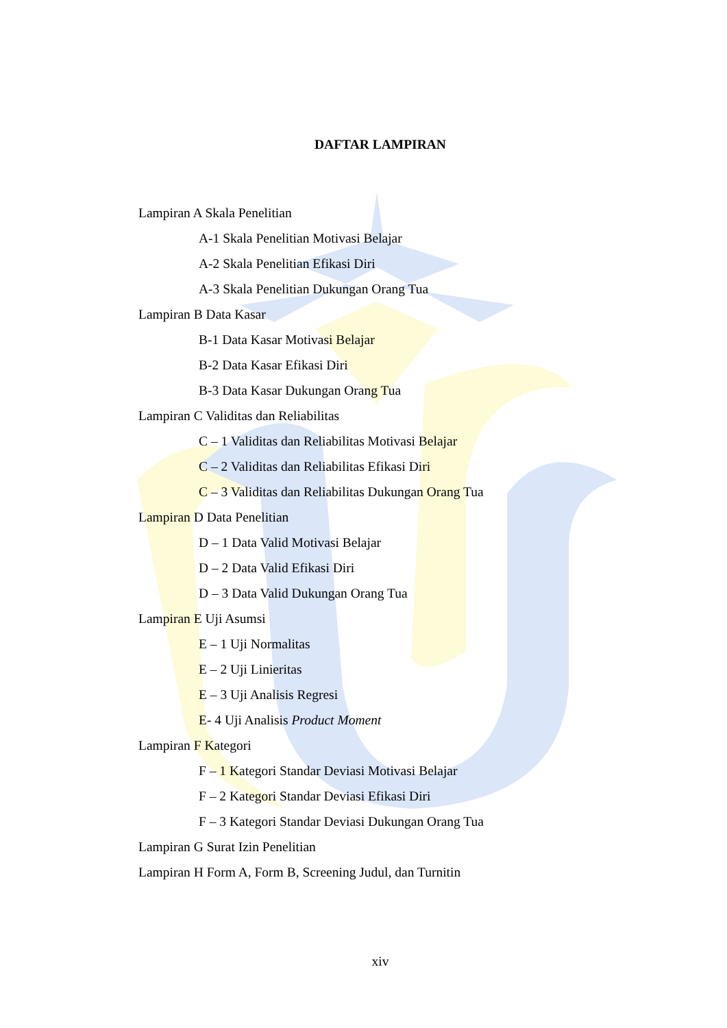DAFTAR LAMPIRAN
Lampiran A Skala Penelitian
A-1 Skala Penelitian Motivasi Belajar
A-2 Skala Penelitian Efikasi Diri
A-3 Skala Penelitian Dukungan Orang Tua
Lampiran B Data Kasar
B-1 Data Kasar Motivasi Belajar
B-2 Data Kasar Efikasi Diri
B-3 Data Kasar Dukungan Orang Tua
Lampiran C Validitas dan Reliabilitas
C – 1 Validitas dan Reliabilitas Motivasi Belajar
C – 2 Validitas dan Reliabilitas Efikasi Diri
C – 3 Validitas dan Reliabilitas Dukungan Orang Tua
Lampiran D Data Penelitian
D – 1 Data Valid Motivasi Belajar
D – 2 Data Valid Efikasi Diri
D – 3 Data Valid Dukungan Orang Tua
Lampiran E Uji Asumsi
E – 1 Uji Normalitas
E – 2 Uji Linieritas
E – 3 Uji Analisis Regresi
E- 4 Uji Analisis Product Moment
Lampiran F Kategori
F – 1 Kategori Standar Deviasi Motivasi Belajar
F – 2 Kategori Standar Deviasi Efikasi Diri
F – 3 Kategori Standar Deviasi Dukungan Orang Tua
Lampiran G Surat Izin Penelitian
Lampiran H Form A, Form B, Screening Judul, dan Turnitin
xiv